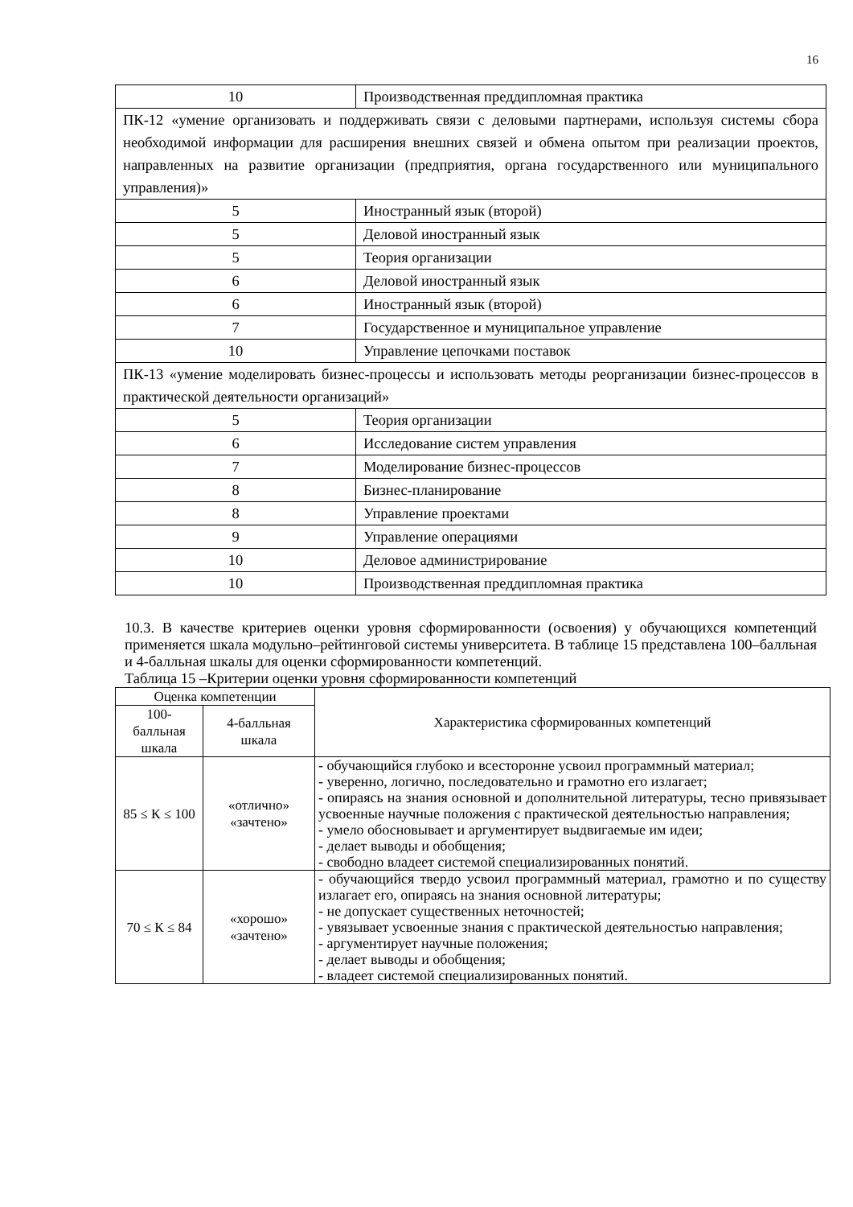16
| 10 | Производственная преддипломная практика |
| ПК-12 «умение организовать и поддерживать связи с деловыми партнерами, используя системы сбора необходимой информации для расширения внешних связей и обмена опытом при реализации проектов, направленных на развитие организации (предприятия, органа государственного или муниципального управления)» | |
| 5 | Иностранный язык (второй) |
| 5 | Деловой иностранный язык |
| 5 | Теория организации |
| 6 | Деловой иностранный язык |
| 6 | Иностранный язык (второй) |
| 7 | Государственное и муниципальное управление |
| 10 | Управление цепочками поставок |
| ПК-13 «умение моделировать бизнес-процессы и использовать методы реорганизации бизнес-процессов в практической деятельности организаций» | |
| 5 | Теория организации |
| 6 | Исследование систем управления |
| 7 | Моделирование бизнес-процессов |
| 8 | Бизнес-планирование |
| 8 | Управление проектами |
| 9 | Управление операциями |
| 10 | Деловое администрирование |
| 10 | Производственная преддипломная практика |
10.3. В качестве критериев оценки уровня сформированности (освоения) у обучающихся компетенций применяется шкала модульно–рейтинговой системы университета. В таблице 15 представлена 100–балльная и 4-балльная шкалы для оценки сформированности компетенций.
Таблица 15 –Критерии оценки уровня сформированности компетенций
| Оценка компетенции | | Характеристика сформированных компетенций |
| --- | --- | --- |
| 100- балльная шкала | 4-балльная шкала | |
| 85 ≤ К ≤ 100 | «отлично» «зачтено» | - обучающийся глубоко и всесторонне усвоил программный материал; - уверенно, логично, последовательно и грамотно его излагает; - опираясь на знания основной и дополнительной литературы, тесно привязывает усвоенные научные положения с практической деятельностью направления; - умело обосновывает и аргументирует выдвигаемые им идеи; - делает выводы и обобщения; - свободно владеет системой специализированных понятий. |
| 70 ≤ К ≤ 84 | «хорошо» «зачтено» | - обучающийся твердо усвоил программный материал, грамотно и по существу излагает его, опираясь на знания основной литературы; - не допускает существенных неточностей; - увязывает усвоенные знания с практической деятельностью направления; - аргументирует научные положения; - делает выводы и обобщения; - владеет системой специализированных понятий. |